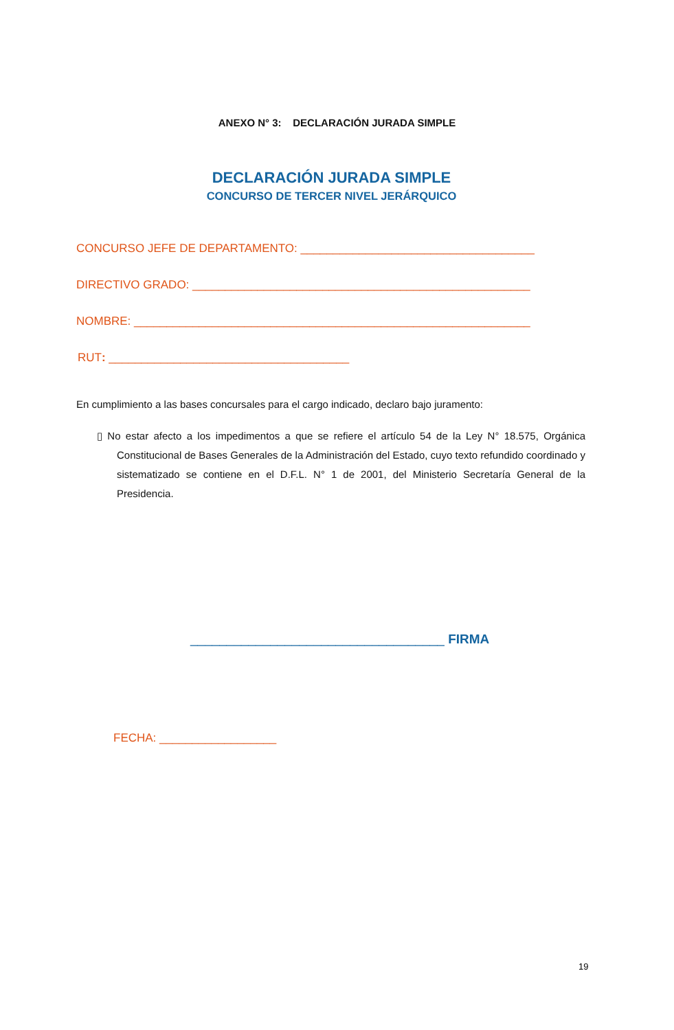ANEXO N° 3: DECLARACIÓN JURADA SIMPLE
DECLARACIÓN JURADA SIMPLE
CONCURSO DE TERCER NIVEL JERÁRQUICO
CONCURSO JEFE DE DEPARTAMENTO: ____________________________________
DIRECTIVO GRADO: ____________________________________________________
NOMBRE: _____________________________________________________________
RUT: _____________________________________
En cumplimiento a las bases concursales para el cargo indicado, declaro bajo juramento:
▯ No estar afecto a los impedimentos a que se refiere el artículo 54 de la Ley N° 18.575, Orgánica Constitucional de Bases Generales de la Administración del Estado, cuyo texto refundido coordinado y sistematizado se contiene en el D.F.L. N° 1 de 2001, del Ministerio Secretaría General de la Presidencia.
___________________________________ FIRMA
FECHA: __________________
19